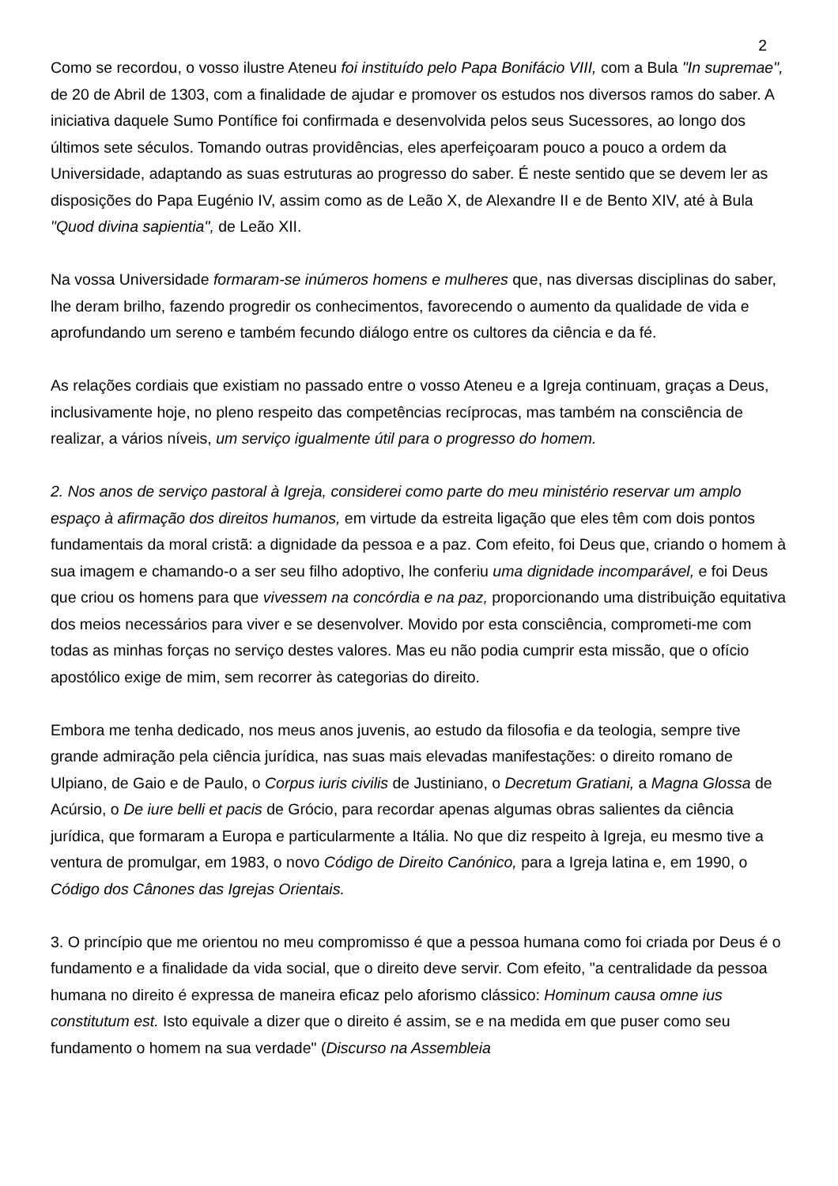2
Como se recordou, o vosso ilustre Ateneu foi instituído pelo Papa Bonifácio VIII, com a Bula "In supremae", de 20 de Abril de 1303, com a finalidade de ajudar e promover os estudos nos diversos ramos do saber. A iniciativa daquele Sumo Pontífice foi confirmada e desenvolvida pelos seus Sucessores, ao longo dos últimos sete séculos. Tomando outras providências, eles aperfeiçoaram pouco a pouco a ordem da Universidade, adaptando as suas estruturas ao progresso do saber. É neste sentido que se devem ler as disposições do Papa Eugénio IV, assim como as de Leão X, de Alexandre II e de Bento XIV, até à Bula "Quod divina sapientia", de Leão XII.
Na vossa Universidade formaram-se inúmeros homens e mulheres que, nas diversas disciplinas do saber, lhe deram brilho, fazendo progredir os conhecimentos, favorecendo o aumento da qualidade de vida e aprofundando um sereno e também fecundo diálogo entre os cultores da ciência e da fé.
As relações cordiais que existiam no passado entre o vosso Ateneu e a Igreja continuam, graças a Deus, inclusivamente hoje, no pleno respeito das competências recíprocas, mas também na consciência de realizar, a vários níveis, um serviço igualmente útil para o progresso do homem.
2. Nos anos de serviço pastoral à Igreja, considerei como parte do meu ministério reservar um amplo espaço à afirmação dos direitos humanos, em virtude da estreita ligação que eles têm com dois pontos fundamentais da moral cristã: a dignidade da pessoa e a paz. Com efeito, foi Deus que, criando o homem à sua imagem e chamando-o a ser seu filho adoptivo, lhe conferiu uma dignidade incomparável, e foi Deus que criou os homens para que vivessem na concórdia e na paz, proporcionando uma distribuição equitativa dos meios necessários para viver e se desenvolver. Movido por esta consciência, comprometi-me com todas as minhas forças no serviço destes valores. Mas eu não podia cumprir esta missão, que o ofício apostólico exige de mim, sem recorrer às categorias do direito.
Embora me tenha dedicado, nos meus anos juvenis, ao estudo da filosofia e da teologia, sempre tive grande admiração pela ciência jurídica, nas suas mais elevadas manifestações: o direito romano de Ulpiano, de Gaio e de Paulo, o Corpus iuris civilis de Justiniano, o Decretum Gratiani, a Magna Glossa de Acúrsio, o De iure belli et pacis de Grócio, para recordar apenas algumas obras salientes da ciência jurídica, que formaram a Europa e particularmente a Itália. No que diz respeito à Igreja, eu mesmo tive a ventura de promulgar, em 1983, o novo Código de Direito Canónico, para a Igreja latina e, em 1990, o Código dos Cânones das Igrejas Orientais.
3. O princípio que me orientou no meu compromisso é que a pessoa humana como foi criada por Deus é o fundamento e a finalidade da vida social, que o direito deve servir. Com efeito, "a centralidade da pessoa humana no direito é expressa de maneira eficaz pelo aforismo clássico: Hominum causa omne ius constitutum est. Isto equivale a dizer que o direito é assim, se e na medida em que puser como seu fundamento o homem na sua verdade" (Discurso na Assembleia